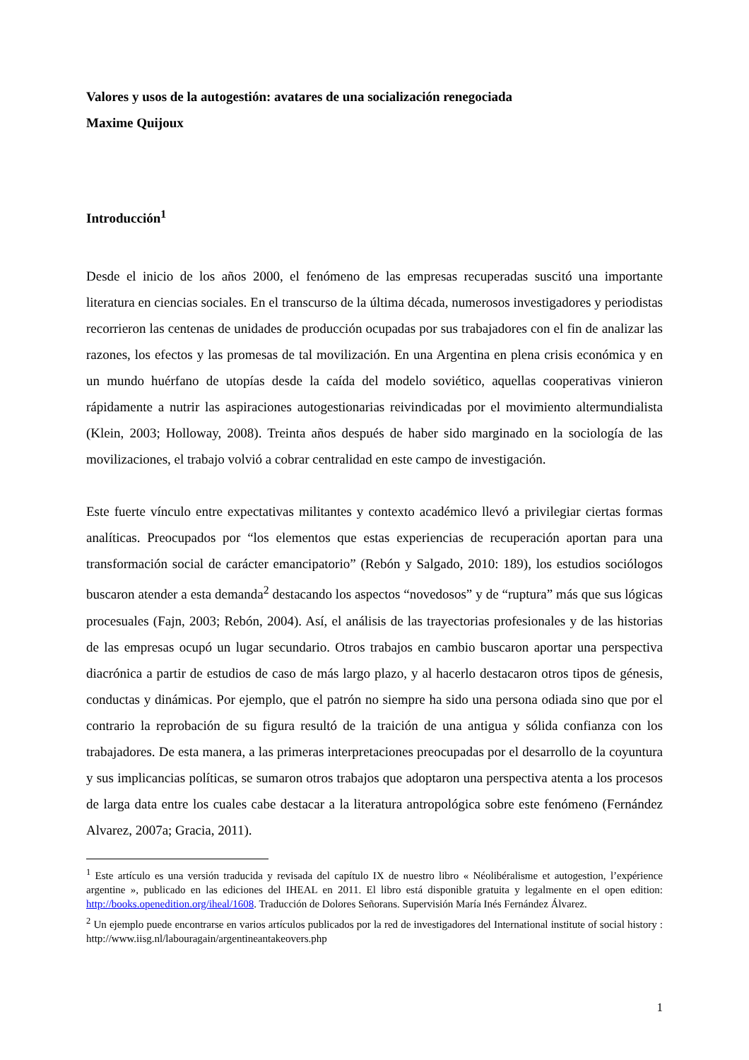Valores y usos de la autogestión: avatares de una socialización renegociada
Maxime Quijoux
Introducción<sup>1</sup>
Desde el inicio de los años 2000, el fenómeno de las empresas recuperadas suscitó una importante literatura en ciencias sociales. En el transcurso de la última década, numerosos investigadores y periodistas recorrieron las centenas de unidades de producción ocupadas por sus trabajadores con el fin de analizar las razones, los efectos y las promesas de tal movilización. En una Argentina en plena crisis económica y en un mundo huérfano de utopías desde la caída del modelo soviético, aquellas cooperativas vinieron rápidamente a nutrir las aspiraciones autogestionarias reivindicadas por el movimiento altermundialista (Klein, 2003; Holloway, 2008). Treinta años después de haber sido marginado en la sociología de las movilizaciones, el trabajo volvió a cobrar centralidad en este campo de investigación.
Este fuerte vínculo entre expectativas militantes y contexto académico llevó a privilegiar ciertas formas analíticas. Preocupados por “los elementos que estas experiencias de recuperación aportan para una transformación social de carácter emancipatorio” (Rebón y Salgado, 2010: 189), los estudios sociólogos buscaron atender a esta demanda<sup>2</sup> destacando los aspectos “novedosos” y de “ruptura” más que sus lógicas procesuales (Fajn, 2003; Rebón, 2004). Así, el análisis de las trayectorias profesionales y de las historias de las empresas ocupó un lugar secundario. Otros trabajos en cambio buscaron aportar una perspectiva diacrónica a partir de estudios de caso de más largo plazo, y al hacerlo destacaron otros tipos de génesis, conductas y dinámicas. Por ejemplo, que el patrón no siempre ha sido una persona odiada sino que por el contrario la reprobación de su figura resultó de la traición de una antigua y sólida confianza con los trabajadores. De esta manera, a las primeras interpretaciones preocupadas por el desarrollo de la coyuntura y sus implicancias políticas, se sumaron otros trabajos que adoptaron una perspectiva atenta a los procesos de larga data entre los cuales cabe destacar a la literatura antropológica sobre este fenómeno (Fernández Alvarez, 2007a; Gracia, 2011).
<sup>1</sup> Este artículo es una versión traducida y revisada del capítulo IX de nuestro libro « Néolibéralisme et autogestion, l’expérience argentine », publicado en las ediciones del IHEAL en 2011. El libro está disponible gratuita y legalmente en el open edition: http://books.openedition.org/iheal/1608. Traducción de Dolores Señorans. Supervisión María Inés Fernández Álvarez.
<sup>2</sup> Un ejemplo puede encontrarse en varios artículos publicados por la red de investigadores del International institute of social history : http://www.iisg.nl/labouragain/argentineantakeovers.php
1